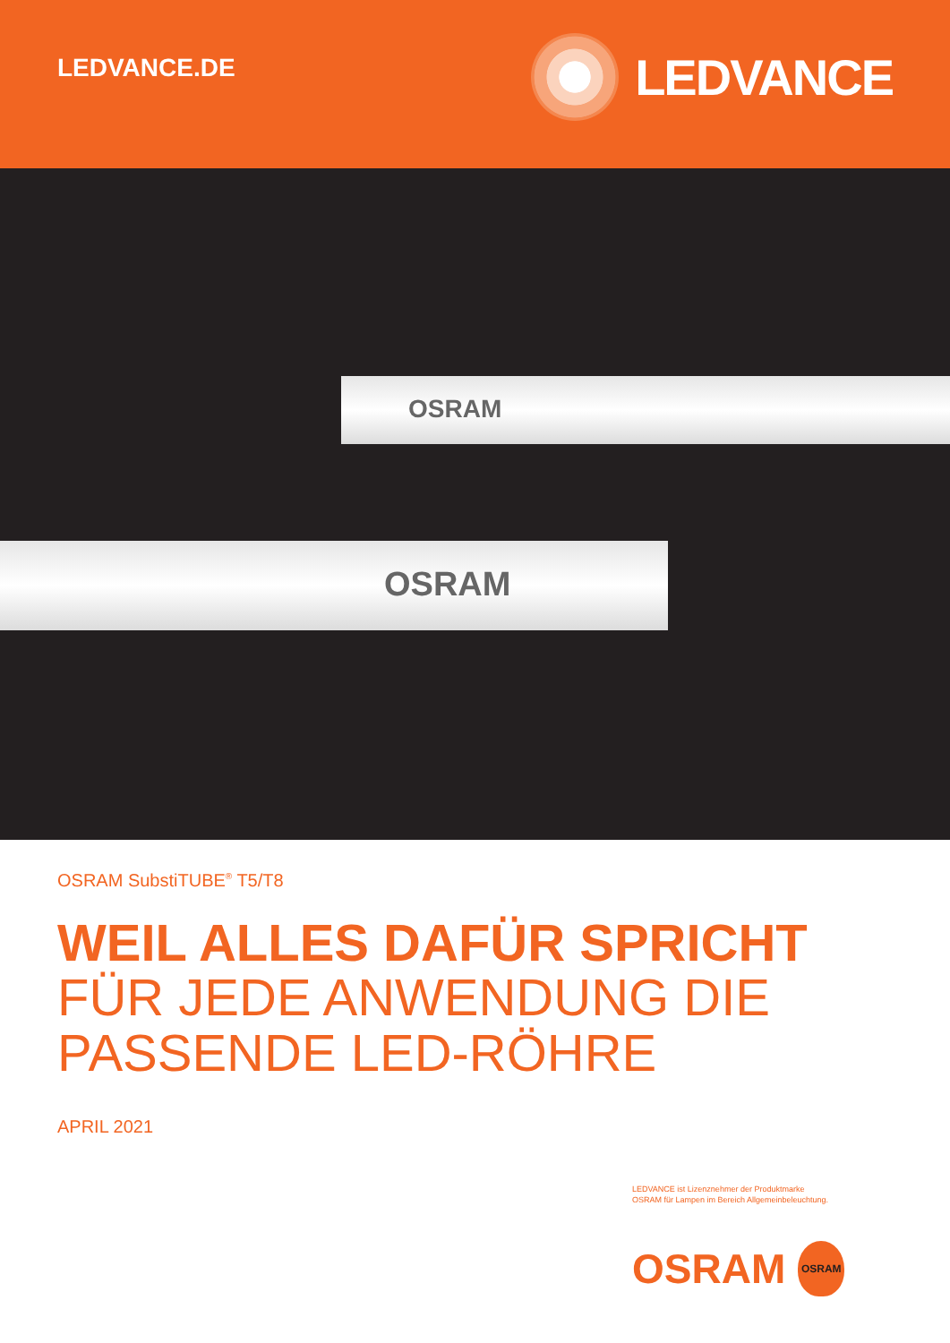LEDVANCE.DE
LEDVANCE
OSRAM
OSRAM
OSRAM SubstiTUBE<sup>®</sup> T5/T8
WEIL ALLES DAFÜR SPRICHT
FÜR JEDE ANWENDUNG DIE
PASSENDE LED-RÖHRE
APRIL 2021
LEDVANCE ist Lizenznehmer der Produktmarke
OSRAM für Lampen im Bereich Allgemeinbeleuchtung.
OSRAM
OSRAM